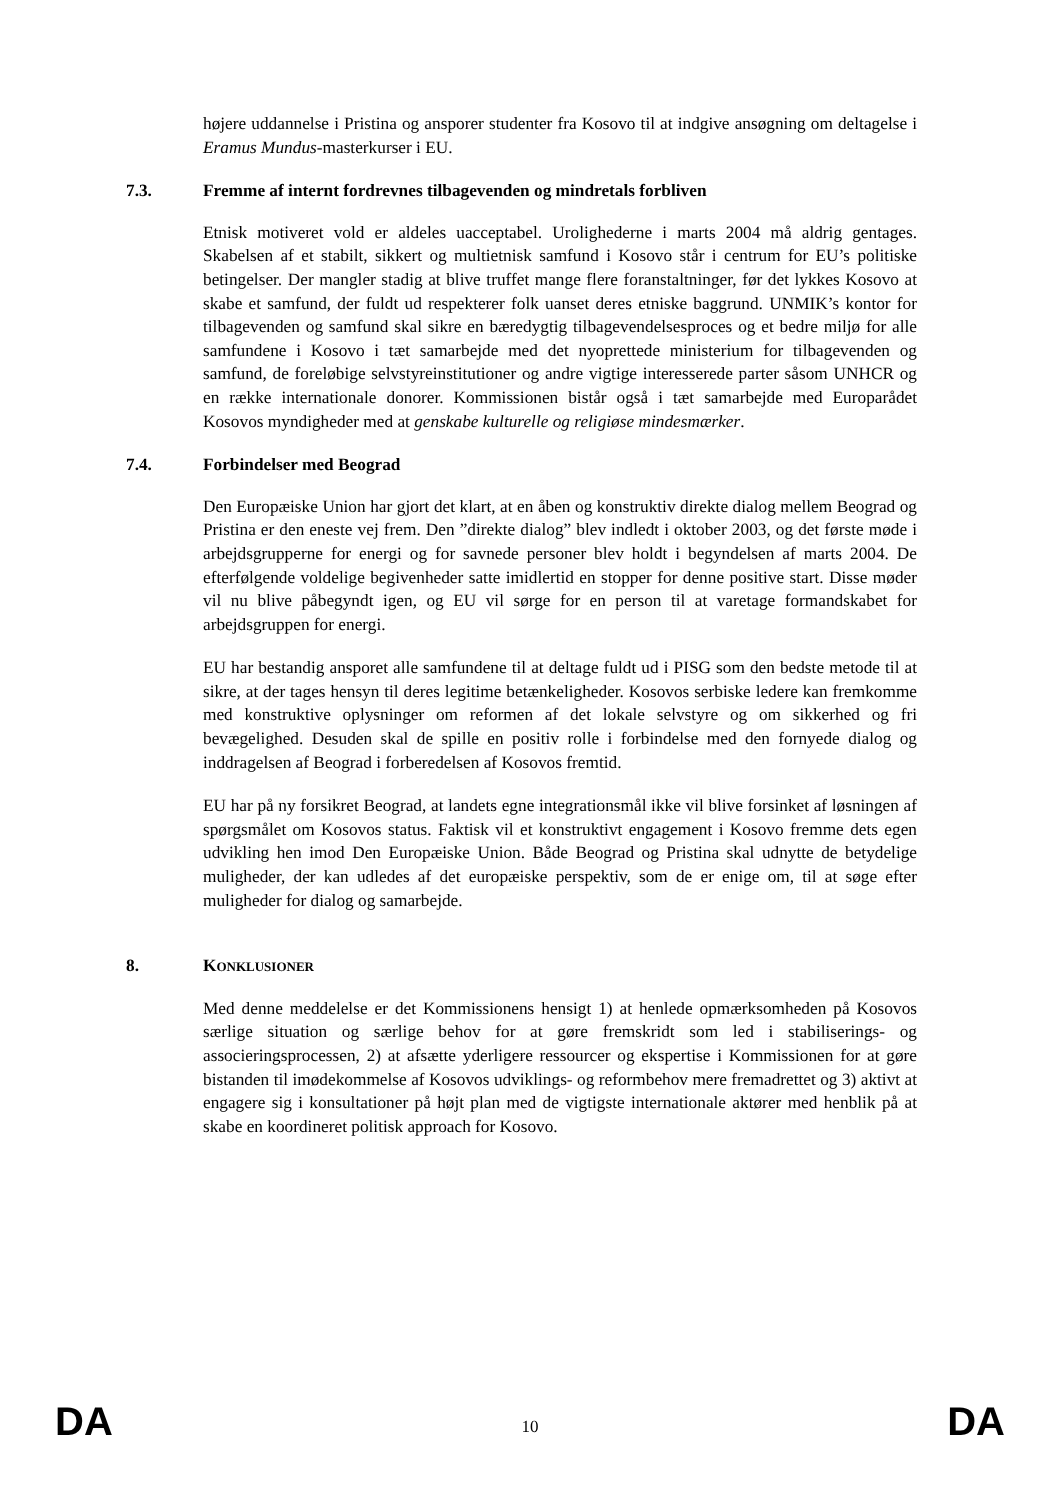højere uddannelse i Pristina og ansporer studenter fra Kosovo til at indgive ansøgning om deltagelse i Eramus Mundus-masterkurser i EU.
7.3. Fremme af internt fordrevnes tilbagevenden og mindretals forbliven
Etnisk motiveret vold er aldeles uacceptabel. Urolighederne i marts 2004 må aldrig gentages. Skabelsen af et stabilt, sikkert og multietnisk samfund i Kosovo står i centrum for EU’s politiske betingelser. Der mangler stadig at blive truffet mange flere foranstaltninger, før det lykkes Kosovo at skabe et samfund, der fuldt ud respekterer folk uanset deres etniske baggrund. UNMIK’s kontor for tilbagevenden og samfund skal sikre en bæredygtig tilbagevendelsesproces og et bedre miljø for alle samfundene i Kosovo i tæt samarbejde med det nyoprettede ministerium for tilbagevenden og samfund, de foreløbige selvstyreinstitutioner og andre vigtige interesserede parter såsom UNHCR og en række internationale donorer. Kommissionen bistår også i tæt samarbejde med Europarådet Kosovos myndigheder med at genskabe kulturelle og religiøse mindesmærker.
7.4. Forbindelser med Beograd
Den Europæiske Union har gjort det klart, at en åben og konstruktiv direkte dialog mellem Beograd og Pristina er den eneste vej frem. Den ”direkte dialog” blev indledt i oktober 2003, og det første møde i arbejdsgrupperne for energi og for savnede personer blev holdt i begyndelsen af marts 2004. De efterfølgende voldelige begivenheder satte imidlertid en stopper for denne positive start. Disse møder vil nu blive påbegyndt igen, og EU vil sørge for en person til at varetage formandskabet for arbejdsgruppen for energi.
EU har bestandig ansporet alle samfundene til at deltage fuldt ud i PISG som den bedste metode til at sikre, at der tages hensyn til deres legitime betænkeligheder. Kosovos serbiske ledere kan fremkomme med konstruktive oplysninger om reformen af det lokale selvstyre og om sikkerhed og fri bevægelighed. Desuden skal de spille en positiv rolle i forbindelse med den fornyede dialog og inddragelsen af Beograd i forberedelsen af Kosovos fremtid.
EU har på ny forsikret Beograd, at landets egne integrationsmål ikke vil blive forsinket af løsningen af spørgsmålet om Kosovos status. Faktisk vil et konstruktivt engagement i Kosovo fremme dets egen udvikling hen imod Den Europæiske Union. Både Beograd og Pristina skal udnytte de betydelige muligheder, der kan udledes af det europæiske perspektiv, som de er enige om, til at søge efter muligheder for dialog og samarbejde.
8. KONKLUSIONER
Med denne meddelelse er det Kommissionens hensigt 1) at henlede opmærksomheden på Kosovos særlige situation og særlige behov for at gøre fremskridt som led i stabiliserings- og associeringsprocessen, 2) at afsætte yderligere ressourcer og ekspertise i Kommissionen for at gøre bistanden til imødekommelse af Kosovos udviklings- og reformbehov mere fremadrettet og 3) aktivt at engagere sig i konsultationer på højt plan med de vigtigste internationale aktører med henblik på at skabe en koordineret politisk approach for Kosovo.
DA 10 DA